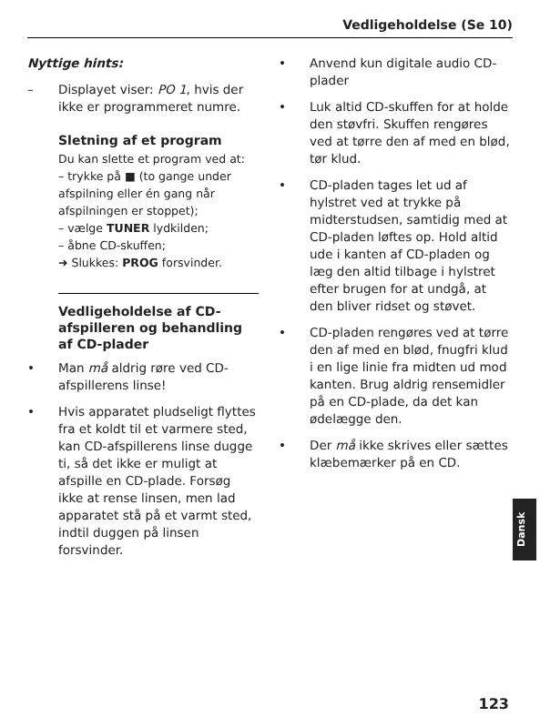Vedligeholdelse (Se 10)
Nyttige hints:
– Displayet viser: PO 1, hvis der ikke er programmeret numre.
Sletning af et program
Du kan slette et program ved at:
– trykke på ■ (to gange under afspilning eller én gang når afspilningen er stoppet);
– vælge TUNER lydkilden;
– åbne CD-skuffen;
➜ Slukkes: PROG forsvinder.
Vedligeholdelse af CD-afspilleren og behandling af CD-plader
• Man må aldrig røre ved CD-afspillerens linse!
• Hvis apparatet pludseligt flyttes fra et koldt til et varmere sted, kan CD-afspillerens linse dugge ti, så det ikke er muligt at afspille en CD-plade. Forsøg ikke at rense linsen, men lad apparatet stå på et varmt sted, indtil duggen på linsen forsvinder.
• Anvend kun digitale audio CD-plader
• Luk altid CD-skuffen for at holde den støvfri. Skuffen rengøres ved at tørre den af med en blød, tør klud.
• CD-pladen tages let ud af hylstret ved at trykke på midterstudsen, samtidig med at CD-pladen løftes op. Hold altid ude i kanten af CD-pladen og læg den altid tilbage i hylstret efter brugen for at undgå, at den bliver ridset og støvet.
• CD-pladen rengøres ved at tørre den af med en blød, fnugfri klud i en lige linie fra midten ud mod kanten. Brug aldrig rensemidler på en CD-plade, da det kan ødelægge den.
• Der må ikke skrives eller sættes klæbemærker på en CD.
Dansk
123